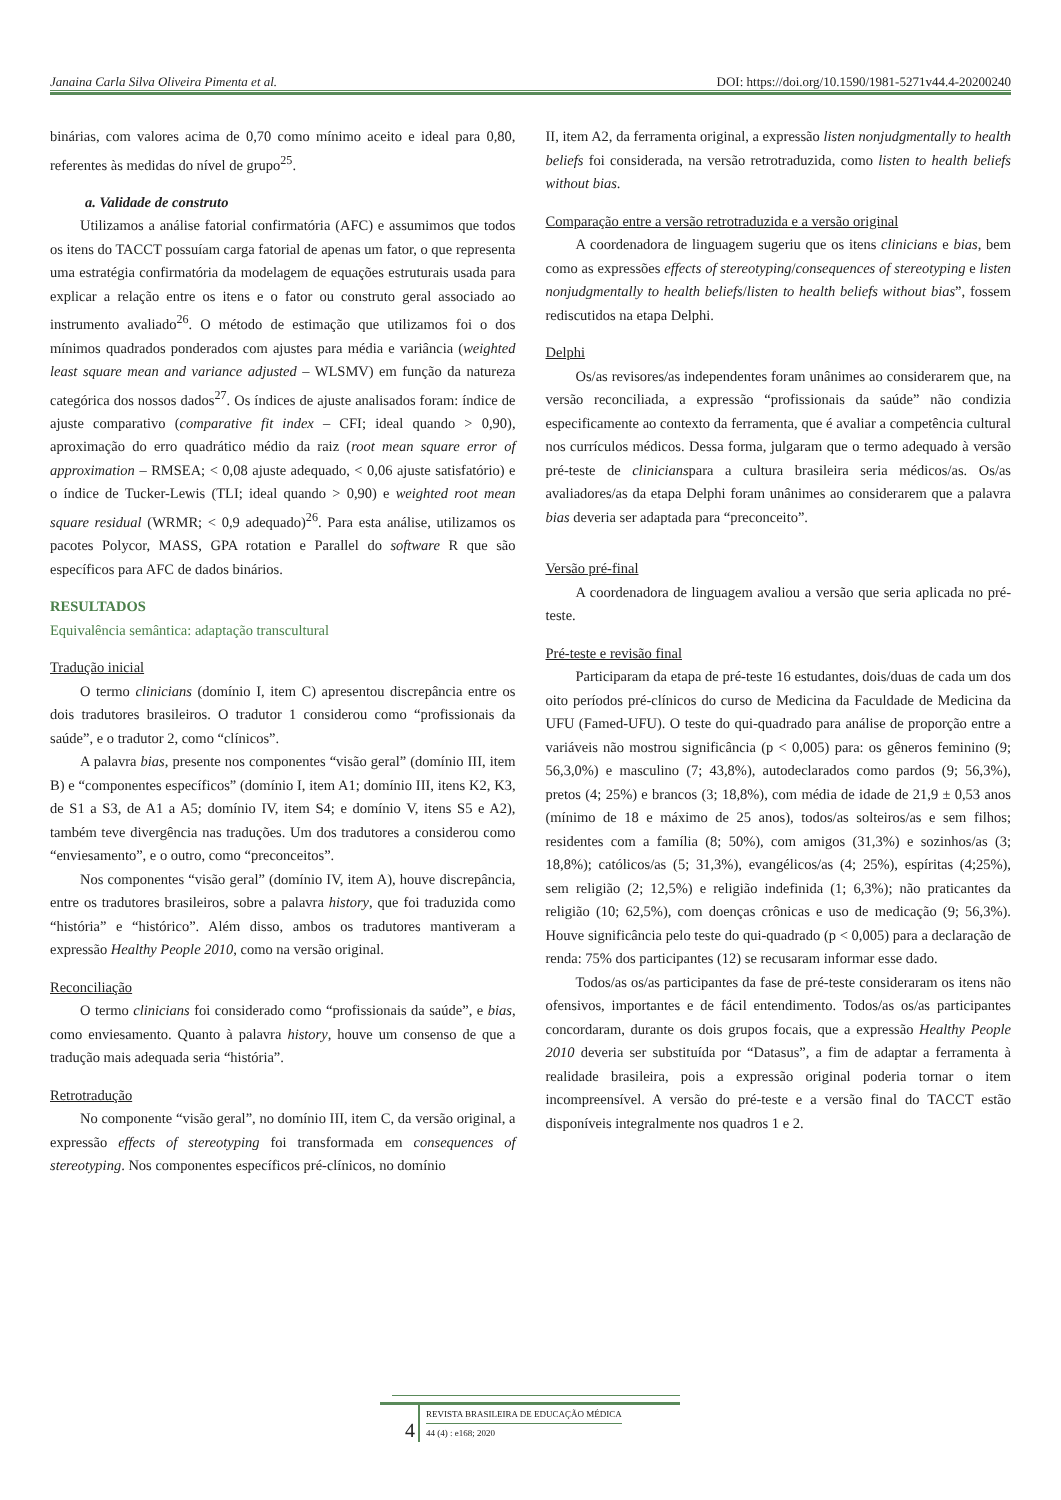Janaina Carla Silva Oliveira Pimenta et al. DOI: https://doi.org/10.1590/1981-5271v44.4-20200240
binárias, com valores acima de 0,70 como mínimo aceito e ideal para 0,80, referentes às medidas do nível de grupo<sup>25</sup>.
a. Validade de construto
Utilizamos a análise fatorial confirmatória (AFC) e assumimos que todos os itens do TACCT possuíam carga fatorial de apenas um fator, o que representa uma estratégia confirmatória da modelagem de equações estruturais usada para explicar a relação entre os itens e o fator ou construto geral associado ao instrumento avaliado<sup>26</sup>. O método de estimação que utilizamos foi o dos mínimos quadrados ponderados com ajustes para média e variância (weighted least square mean and variance adjusted – WLSMV) em função da natureza categórica dos nossos dados<sup>27</sup>. Os índices de ajuste analisados foram: índice de ajuste comparativo (comparative fit index – CFI; ideal quando > 0,90), aproximação do erro quadrático médio da raiz (root mean square error of approximation – RMSEA; < 0,08 ajuste adequado, < 0,06 ajuste satisfatório) e o índice de Tucker-Lewis (TLI; ideal quando > 0,90) e weighted root mean square residual (WRMR; < 0,9 adequado)<sup>26</sup>. Para esta análise, utilizamos os pacotes Polycor, MASS, GPA rotation e Parallel do software R que são específicos para AFC de dados binários.
RESULTADOS
Equivalência semântica: adaptação transcultural
Tradução inicial
O termo clinicians (domínio I, item C) apresentou discrepância entre os dois tradutores brasileiros. O tradutor 1 considerou como “profissionais da saúde”, e o tradutor 2, como “clínicos”.
A palavra bias, presente nos componentes “visão geral” (domínio III, item B) e “componentes específicos” (domínio I, item A1; domínio III, itens K2, K3, de S1 a S3, de A1 a A5; domínio IV, item S4; e domínio V, itens S5 e A2), também teve divergência nas traduções. Um dos tradutores a considerou como “enviesamento”, e o outro, como “preconceitos”.
Nos componentes “visão geral” (domínio IV, item A), houve discrepância, entre os tradutores brasileiros, sobre a palavra history, que foi traduzida como “história” e “histórico”. Além disso, ambos os tradutores mantiveram a expressão Healthy People 2010, como na versão original.
Reconciliação
O termo clinicians foi considerado como “profissionais da saúde”, e bias, como enviesamento. Quanto à palavra history, houve um consenso de que a tradução mais adequada seria “história”.
Retrotradução
No componente “visão geral”, no domínio III, item C, da versão original, a expressão effects of stereotyping foi transformada em consequences of stereotyping. Nos componentes específicos pré-clínicos, no domínio
II, item A2, da ferramenta original, a expressão listen nonjudgmentally to health beliefs foi considerada, na versão retrotraduzida, como listen to health beliefs without bias.
Comparação entre a versão retrotraduzida e a versão original
A coordenadora de linguagem sugeriu que os itens clinicians e bias, bem como as expressões effects of stereotyping/consequences of stereotyping e listen nonjudgmentally to health beliefs/listen to health beliefs without bias”, fossem rediscutidos na etapa Delphi.
Delphi
Os/as revisores/as independentes foram unânimes ao considerarem que, na versão reconciliada, a expressão “profissionais da saúde” não condizia especificamente ao contexto da ferramenta, que é avaliar a competência cultural nos currículos médicos. Dessa forma, julgaram que o termo adequado à versão pré-teste de clinicianspara a cultura brasileira seria médicos/as. Os/as avaliadores/as da etapa Delphi foram unânimes ao considerarem que a palavra bias deveria ser adaptada para “preconceito”.
Versão pré-final
A coordenadora de linguagem avaliou a versão que seria aplicada no pré-teste.
Pré-teste e revisão final
Participaram da etapa de pré-teste 16 estudantes, dois/duas de cada um dos oito períodos pré-clínicos do curso de Medicina da Faculdade de Medicina da UFU (Famed-UFU). O teste do qui-quadrado para análise de proporção entre a variáveis não mostrou significância (p < 0,005) para: os gêneros feminino (9; 56,3,0%) e masculino (7; 43,8%), autodeclarados como pardos (9; 56,3%), pretos (4; 25%) e brancos (3; 18,8%), com média de idade de 21,9 ± 0,53 anos (mínimo de 18 e máximo de 25 anos), todos/as solteiros/as e sem filhos; residentes com a família (8; 50%), com amigos (31,3%) e sozinhos/as (3; 18,8%); católicos/as (5; 31,3%), evangélicos/as (4; 25%), espíritas (4;25%), sem religião (2; 12,5%) e religião indefinida (1; 6,3%); não praticantes da religião (10; 62,5%), com doenças crônicas e uso de medicação (9; 56,3%). Houve significância pelo teste do qui-quadrado (p < 0,005) para a declaração de renda: 75% dos participantes (12) se recusaram informar esse dado.
Todos/as os/as participantes da fase de pré-teste consideraram os itens não ofensivos, importantes e de fácil entendimento. Todos/as os/as participantes concordaram, durante os dois grupos focais, que a expressão Healthy People 2010 deveria ser substituída por “Datasus”, a fim de adaptar a ferramenta à realidade brasileira, pois a expressão original poderia tornar o item incompreensível. A versão do pré-teste e a versão final do TACCT estão disponíveis integralmente nos quadros 1 e 2.
4
REVISTA BRASILEIRA DE EDUCAÇÃO MÉDICA
44 (4) : e168; 2020